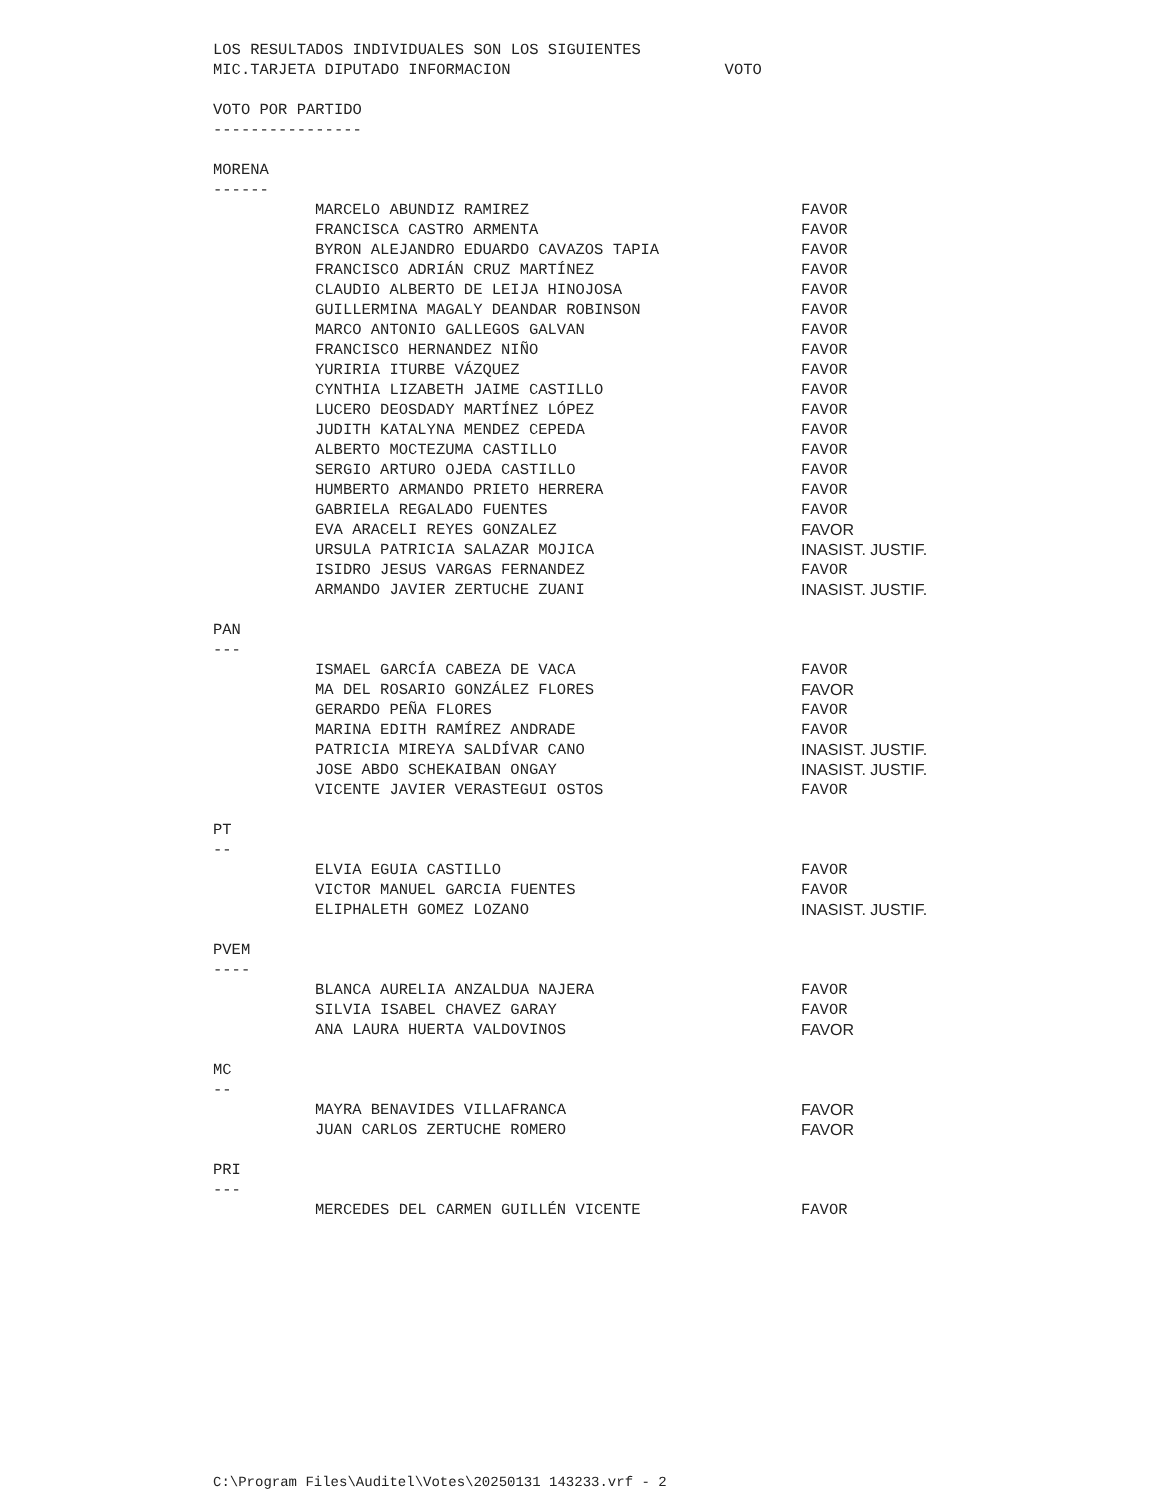LOS RESULTADOS INDIVIDUALES SON LOS SIGUIENTES
MIC.TARJETA DIPUTADO INFORMACION VOTO
VOTO POR PARTIDO
----------------
MORENA
------
| MARCELO ABUNDIZ RAMIREZ | FAVOR |
| FRANCISCA CASTRO ARMENTA | FAVOR |
| BYRON ALEJANDRO EDUARDO CAVAZOS TAPIA | FAVOR |
| FRANCISCO ADRIÁN CRUZ MARTÍNEZ | FAVOR |
| CLAUDIO ALBERTO DE LEIJA HINOJOSA | FAVOR |
| GUILLERMINA MAGALY DEANDAR ROBINSON | FAVOR |
| MARCO ANTONIO GALLEGOS GALVAN | FAVOR |
| FRANCISCO HERNANDEZ NIÑO | FAVOR |
| YURIRIA ITURBE VÁZQUEZ | FAVOR |
| CYNTHIA LIZABETH JAIME CASTILLO | FAVOR |
| LUCERO DEOSDADY MARTÍNEZ LÓPEZ | FAVOR |
| JUDITH KATALYNA MENDEZ CEPEDA | FAVOR |
| ALBERTO MOCTEZUMA CASTILLO | FAVOR |
| SERGIO ARTURO OJEDA CASTILLO | FAVOR |
| HUMBERTO ARMANDO PRIETO HERRERA | FAVOR |
| GABRIELA REGALADO FUENTES | FAVOR |
| EVA ARACELI REYES GONZALEZ | FAVOR |
| URSULA PATRICIA SALAZAR MOJICA | INASIST. JUSTIF. |
| ISIDRO JESUS VARGAS FERNANDEZ | FAVOR |
| ARMANDO JAVIER ZERTUCHE ZUANI | INASIST. JUSTIF. |
PAN
---
| ISMAEL GARCÍA CABEZA DE VACA | FAVOR |
| MA DEL ROSARIO GONZÁLEZ FLORES | FAVOR |
| GERARDO PEÑA FLORES | FAVOR |
| MARINA EDITH RAMÍREZ ANDRADE | FAVOR |
| PATRICIA MIREYA SALDÍVAR CANO | INASIST. JUSTIF. |
| JOSE ABDO SCHEKAIBAN ONGAY | INASIST. JUSTIF. |
| VICENTE JAVIER VERASTEGUI OSTOS | FAVOR |
PT
--
| ELVIA EGUIA CASTILLO | FAVOR |
| VICTOR MANUEL GARCIA FUENTES | FAVOR |
| ELIPHALETH GOMEZ LOZANO | INASIST. JUSTIF. |
PVEM
----
| BLANCA AURELIA ANZALDUA NAJERA | FAVOR |
| SILVIA ISABEL CHAVEZ GARAY | FAVOR |
| ANA LAURA HUERTA VALDOVINOS | FAVOR |
MC
--
| MAYRA BENAVIDES VILLAFRANCA | FAVOR |
| JUAN CARLOS ZERTUCHE ROMERO | FAVOR |
PRI
---
| MERCEDES DEL CARMEN GUILLÉN VICENTE | FAVOR |
C:\Program Files\Auditel\Votes\20250131 143233.vrf - 2